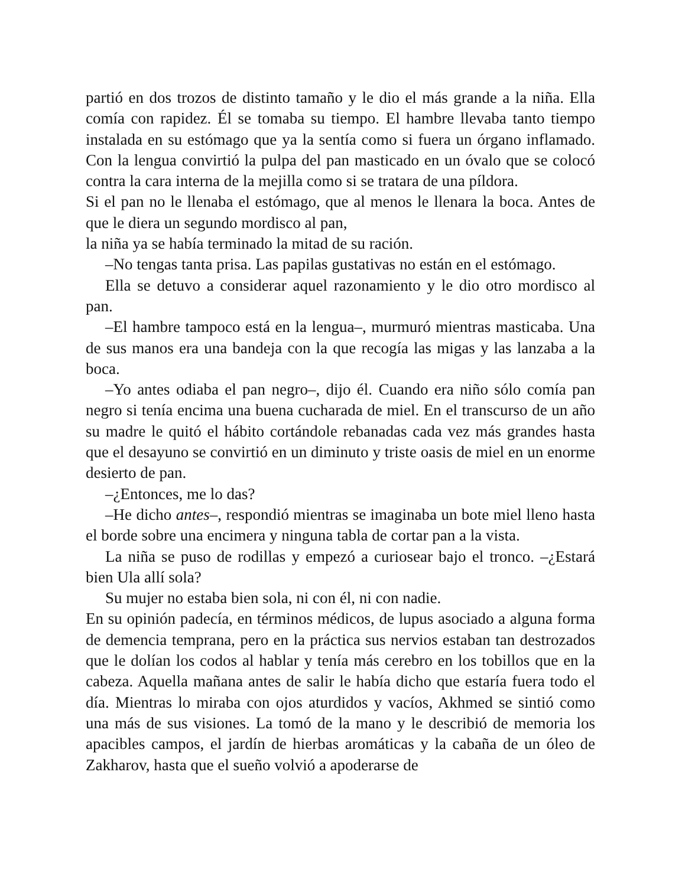partió en dos trozos de distinto tamaño y le dio el más grande a la niña. Ella comía con rapidez. Él se tomaba su tiempo. El hambre llevaba tanto tiempo instalada en su estómago que ya la sentía como si fuera un órgano inflamado. Con la lengua convirtió la pulpa del pan masticado en un óvalo que se colocó contra la cara interna de la mejilla como si se tratara de una píldora.
Si el pan no le llenaba el estómago, que al menos le llenara la boca. Antes de que le diera un segundo mordisco al pan,
la niña ya se había terminado la mitad de su ración.
–No tengas tanta prisa. Las papilas gustativas no están en el estómago.
Ella se detuvo a considerar aquel razonamiento y le dio otro mordisco al pan.
–El hambre tampoco está en la lengua–, murmuró mientras masticaba. Una de sus manos era una bandeja con la que recogía las migas y las lanzaba a la boca.
–Yo antes odiaba el pan negro–, dijo él. Cuando era niño sólo comía pan negro si tenía encima una buena cucharada de miel. En el transcurso de un año su madre le quitó el hábito cortándole rebanadas cada vez más grandes hasta que el desayuno se convirtió en un diminuto y triste oasis de miel en un enorme desierto de pan.
–¿Entonces, me lo das?
–He dicho antes–, respondió mientras se imaginaba un bote miel lleno hasta el borde sobre una encimera y ninguna tabla de cortar pan a la vista.
La niña se puso de rodillas y empezó a curiosear bajo el tronco. –¿Estará bien Ula allí sola?
Su mujer no estaba bien sola, ni con él, ni con nadie.
En su opinión padecía, en términos médicos, de lupus asociado a alguna forma de demencia temprana, pero en la práctica sus nervios estaban tan destrozados que le dolían los codos al hablar y tenía más cerebro en los tobillos que en la cabeza. Aquella mañana antes de salir le había dicho que estaría fuera todo el día. Mientras lo miraba con ojos aturdidos y vacíos, Akhmed se sintió como una más de sus visiones. La tomó de la mano y le describió de memoria los apacibles campos, el jardín de hierbas aromáticas y la cabaña de un óleo de Zakharov, hasta que el sueño volvió a apoderarse de